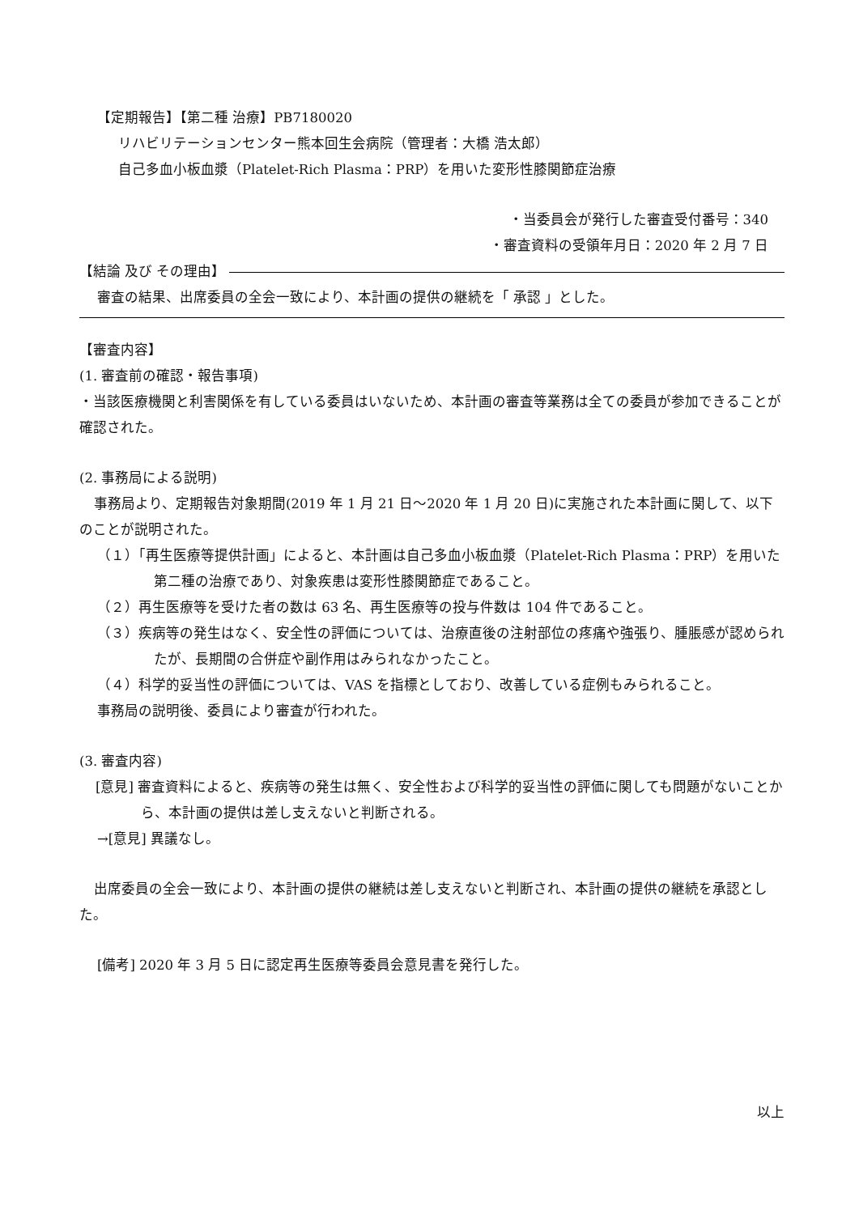【定期報告】【第二種 治療】PB7180020
リハビリテーションセンター熊本回生会病院（管理者：大橋 浩太郎）
自己多血小板血漿（Platelet-Rich Plasma：PRP）を用いた変形性膝関節症治療
・当委員会が発行した審査受付番号：340
・審査資料の受領年月日：2020 年 2 月 7 日
【結論 及び その理由】
審査の結果、出席委員の全会一致により、本計画の提供の継続を「 承認 」とした。
【審査内容】
(1. 審査前の確認・報告事項)
・当該医療機関と利害関係を有している委員はいないため、本計画の審査等業務は全ての委員が参加できることが確認された。
(2. 事務局による説明)
事務局より、定期報告対象期間(2019 年 1 月 21 日～2020 年 1 月 20 日)に実施された本計画に関して、以下のことが説明された。
（１）「再生医療等提供計画」によると、本計画は自己多血小板血漿（Platelet-Rich Plasma：PRP）を用いた第二種の治療であり、対象疾患は変形性膝関節症であること。
（２）再生医療等を受けた者の数は 63 名、再生医療等の投与件数は 104 件であること。
（３）疾病等の発生はなく、安全性の評価については、治療直後の注射部位の疼痛や強張り、腫脹感が認められたが、長期間の合併症や副作用はみられなかったこと。
（４）科学的妥当性の評価については、VAS を指標としており、改善している症例もみられること。
事務局の説明後、委員により審査が行われた。
(3. 審査内容)
[意見] 審査資料によると、疾病等の発生は無く、安全性および科学的妥当性の評価に関しても問題がないことから、本計画の提供は差し支えないと判断される。
→[意見] 異議なし。
出席委員の全会一致により、本計画の提供の継続は差し支えないと判断され、本計画の提供の継続を承認とした。
[備考] 2020 年 3 月 5 日に認定再生医療等委員会意見書を発行した。
以上